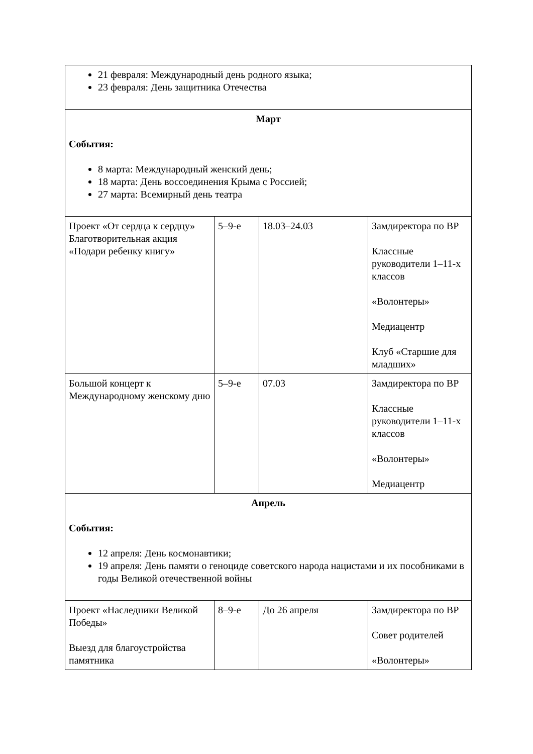| 21 февраля: Международный день родного языка; 23 февраля: День защитника Отечества | | | |
| Март События: 8 марта: Международный женский день; 18 марта: День воссоединения Крыма с Россией; 27 марта: Всемирный день театра | | | |
| Проект «От сердца к сердцу» Благотворительная акция «Подари ребенку книгу» | 5–9-е | 18.03–24.03 | Замдиректора по ВР Классные руководители 1–11-х классов «Волонтеры» Медиацентр Клуб «Старшие для младших» |
| Большой концерт к Международному женскому дню | 5–9-е | 07.03 | Замдиректора по ВР Классные руководители 1–11-х классов «Волонтеры» Медиацентр |
| Апрель События: 12 апреля: День космонавтики; 19 апреля: День памяти о геноциде советского народа нацистами и их пособниками в годы Великой отечественной войны | | | |
| Проект «Наследники Великой Победы» Выезд для благоустройства памятника | 8–9-е | До 26 апреля | Замдиректора по ВР Совет родителей «Волонтеры» |